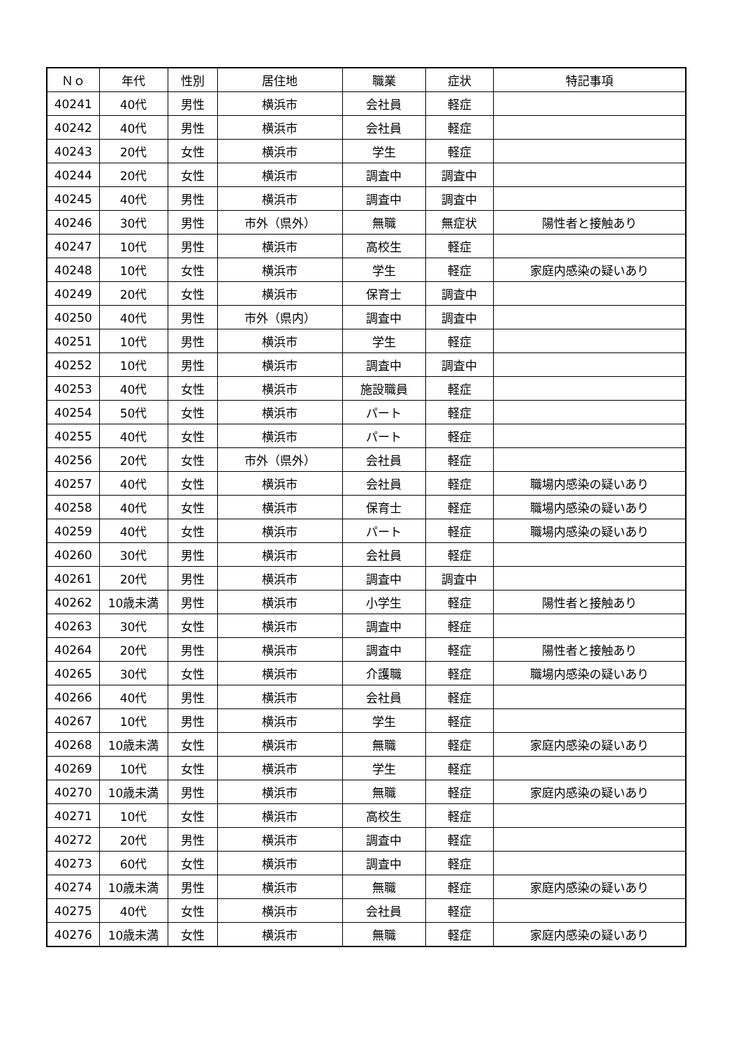| Ｎｏ | 年代 | 性別 | 居住地 | 職業 | 症状 | 特記事項 |
| --- | --- | --- | --- | --- | --- | --- |
| 40241 | 40代 | 男性 | 横浜市 | 会社員 | 軽症 | |
| 40242 | 40代 | 男性 | 横浜市 | 会社員 | 軽症 | |
| 40243 | 20代 | 女性 | 横浜市 | 学生 | 軽症 | |
| 40244 | 20代 | 女性 | 横浜市 | 調査中 | 調査中 | |
| 40245 | 40代 | 男性 | 横浜市 | 調査中 | 調査中 | |
| 40246 | 30代 | 男性 | 市外（県外） | 無職 | 無症状 | 陽性者と接触あり |
| 40247 | 10代 | 男性 | 横浜市 | 高校生 | 軽症 | |
| 40248 | 10代 | 女性 | 横浜市 | 学生 | 軽症 | 家庭内感染の疑いあり |
| 40249 | 20代 | 女性 | 横浜市 | 保育士 | 調査中 | |
| 40250 | 40代 | 男性 | 市外（県内） | 調査中 | 調査中 | |
| 40251 | 10代 | 男性 | 横浜市 | 学生 | 軽症 | |
| 40252 | 10代 | 男性 | 横浜市 | 調査中 | 調査中 | |
| 40253 | 40代 | 女性 | 横浜市 | 施設職員 | 軽症 | |
| 40254 | 50代 | 女性 | 横浜市 | パート | 軽症 | |
| 40255 | 40代 | 女性 | 横浜市 | パート | 軽症 | |
| 40256 | 20代 | 女性 | 市外（県外） | 会社員 | 軽症 | |
| 40257 | 40代 | 女性 | 横浜市 | 会社員 | 軽症 | 職場内感染の疑いあり |
| 40258 | 40代 | 女性 | 横浜市 | 保育士 | 軽症 | 職場内感染の疑いあり |
| 40259 | 40代 | 女性 | 横浜市 | パート | 軽症 | 職場内感染の疑いあり |
| 40260 | 30代 | 男性 | 横浜市 | 会社員 | 軽症 | |
| 40261 | 20代 | 男性 | 横浜市 | 調査中 | 調査中 | |
| 40262 | 10歳未満 | 男性 | 横浜市 | 小学生 | 軽症 | 陽性者と接触あり |
| 40263 | 30代 | 女性 | 横浜市 | 調査中 | 軽症 | |
| 40264 | 20代 | 男性 | 横浜市 | 調査中 | 軽症 | 陽性者と接触あり |
| 40265 | 30代 | 女性 | 横浜市 | 介護職 | 軽症 | 職場内感染の疑いあり |
| 40266 | 40代 | 男性 | 横浜市 | 会社員 | 軽症 | |
| 40267 | 10代 | 男性 | 横浜市 | 学生 | 軽症 | |
| 40268 | 10歳未満 | 女性 | 横浜市 | 無職 | 軽症 | 家庭内感染の疑いあり |
| 40269 | 10代 | 女性 | 横浜市 | 学生 | 軽症 | |
| 40270 | 10歳未満 | 男性 | 横浜市 | 無職 | 軽症 | 家庭内感染の疑いあり |
| 40271 | 10代 | 女性 | 横浜市 | 高校生 | 軽症 | |
| 40272 | 20代 | 男性 | 横浜市 | 調査中 | 軽症 | |
| 40273 | 60代 | 女性 | 横浜市 | 調査中 | 軽症 | |
| 40274 | 10歳未満 | 男性 | 横浜市 | 無職 | 軽症 | 家庭内感染の疑いあり |
| 40275 | 40代 | 女性 | 横浜市 | 会社員 | 軽症 | |
| 40276 | 10歳未満 | 女性 | 横浜市 | 無職 | 軽症 | 家庭内感染の疑いあり |